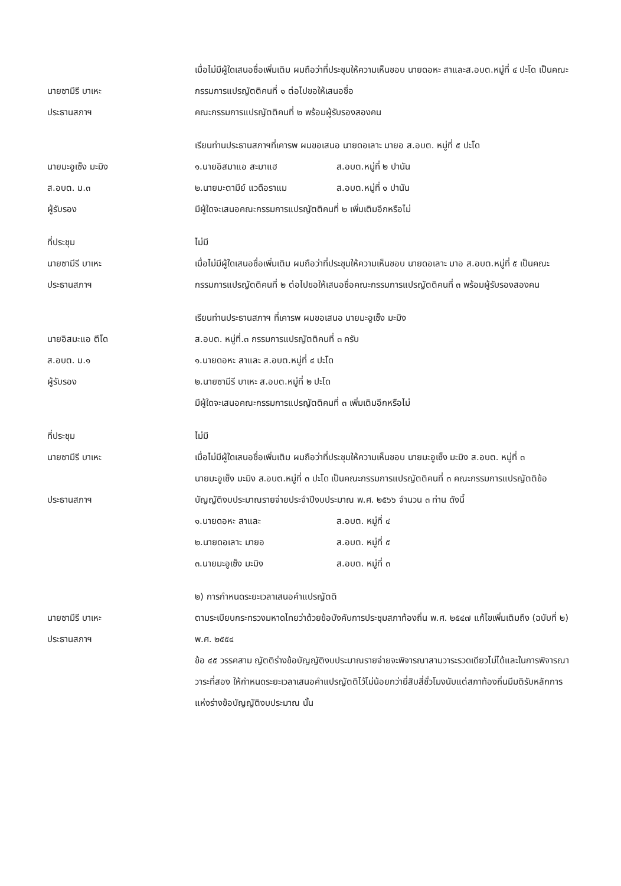นายซามีรี บาเหะ
ประธานสภาฯ
เมื่อไม่มีผู้ใดเสนอชื่อเพิ่มเติม ผมถือว่าที่ประชุมให้ความเห็นชอบ นายดอหะ สาและส.อบต.หมู่ที่ ๔ ปะโด เป็นคณะกรรมการแปรญัตติคนที่ ๑ ต่อไปขอให้เสนอชื่อ
คณะกรรมการแปรญัตติคนที่ ๒ พร้อมผู้รับรองสองคน
นายมะอูเซ็ง มะมิง
ส.อบต. ม.๓
ผู้รับรอง
เรียนท่านประธานสภาฯที่เคารพ ผมขอเสนอ นายดอเลาะ มายอ ส.อบต. หมู่ที่ ๕ ปะโด
๑.นายอิสมาแอ สะมาแฮ ส.อบต.หมู่ที่ ๒ ปานัน
๒.นายมะตามีย์ แวดือราแม ส.อบต.หมู่ที่ ๑ ปานัน
มีผู้ใดจะเสนอคณะกรรมการแปรญัตติคนที่ ๒ เพิ่มเติมอีกหรือไม่
ที่ประชุม
นายซามีรี บาเหะ
ประธานสภาฯ
ไม่มี
เมื่อไม่มีผู้ใดเสนอชื่อเพิ่มเติม ผมถือว่าที่ประชุมให้ความเห็นชอบ นายดอเลาะ มาอ ส.อบต.หมู่ที่ ๕ เป็นคณะกรรมการแปรญัตติคนที่ ๒ ต่อไปขอให้เสนอชื่อคณะกรรมการแปรญัตติคนที่ ๓ พร้อมผู้รับรองสองคน
นายอิสมะแอ ตีโด
ส.อบต. ม.๑
ผู้รับรอง
เรียนท่านประธานสภาฯ ที่เคารพ ผมขอเสนอ นายมะอูเซ็ง มะมิง
ส.อบต. หมู่ที่.๓ กรรมการแปรญัตติคนที่ ๓ ครับ
๑.นายดอหะ สาและ ส.อบต.หมู่ที่ ๔ ปะโด
๒.นายซามีรี บาเหะ ส.อบต.หมู่ที่ ๒ ปะโด
มีผู้ใดจะเสนอคณะกรรมการแปรญัตติคนที่ ๓ เพิ่มเติมอีกหรือไม่
ที่ประชุม
นายซามีรี บาเหะ
ประธานสภาฯ
ไม่มี
เมื่อไม่มีผู้ใดเสนอชื่อเพิ่มเติม ผมถือว่าที่ประชุมให้ความเห็นชอบ นายมะอูเซ็ง มะมิง ส.อบต. หมู่ที่ ๓
นายมะอูเซ็ง มะมิง ส.อบต.หมู่ที่ ๓ ปะโด เป็นคณะกรรมการแปรญัตติคนที่ ๓ คณะกรรมการแปรญัตติข้อบัญญัติงบประมาณรายจ่ายประจำปีงบประมาณ พ.ศ. ๒๕๖๖ จำนวน ๓ ท่าน ดังนี้
๑.นายดอหะ สาและ ส.อบต. หมู่ที่ ๔
๒.นายดอเลาะ มายอ ส.อบต. หมู่ที่ ๕
๓.นายมะอูเซ็ง มะมิง ส.อบต. หมู่ที่ ๓
นายซามีรี บาเหะ
ประธานสภาฯ
๒) การกำหนดระยะเวลาเสนอคำแปรญัตติ
ตามระเบียบกระทรวงมหาดไทยว่าด้วยข้อบังคับการประชุมสภาท้องถิ่น พ.ศ. ๒๕๔๗ แก้ไขเพิ่มเติมถึง (ฉบับที่ ๒) พ.ศ. ๒๕๕๔
ข้อ ๔๕ วรรคสาม ญัตติร่างข้อบัญญัติงบประมาณรายจ่ายจะพิจารณาสามวาระรวดเดียวไม่ได้และในการพิจารณา วาระที่สอง ให้กำหนดระยะเวลาเสนอคำแปรญัตติไว้ไม่น้อยกว่ายี่สิบสี่ชั่วโมงนับแต่สภาท้องถิ่นมีมติรับหลักการแห่งร่างข้อบัญญัติงบประมาณ นั้น